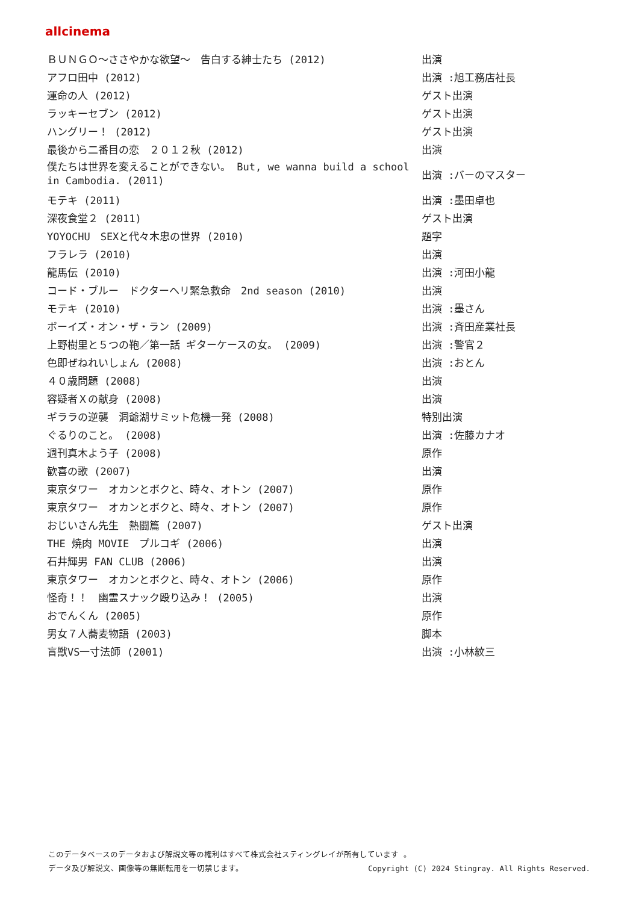allcinema
| ＢＵＮＧＯ～ささやかな欲望～ 告白する紳士たち (2012) | 出演 |
| アフロ田中 (2012) | 出演 :旭工務店社長 |
| 運命の人 (2012) | ゲスト出演 |
| ラッキーセブン (2012) | ゲスト出演 |
| ハングリー！ (2012) | ゲスト出演 |
| 最後から二番目の恋 ２０１２秋 (2012) | 出演 |
| 僕たちは世界を変えることができない。 But, we wanna build a school in Cambodia. (2011) | 出演 :バーのマスター |
| モテキ (2011) | 出演 :墨田卓也 |
| 深夜食堂２ (2011) | ゲスト出演 |
| YOYOCHU SEXと代々木忠の世界 (2010) | 題字 |
| フラレラ (2010) | 出演 |
| 龍馬伝 (2010) | 出演 :河田小龍 |
| コード・ブルー ドクターヘリ緊急救命 2nd season (2010) | 出演 |
| モテキ (2010) | 出演 :墨さん |
| ボーイズ・オン・ザ・ラン (2009) | 出演 :斉田産業社長 |
| 上野樹里と５つの鞄／第一話 ギターケースの女。 (2009) | 出演 :警官２ |
| 色即ぜねれいしょん (2008) | 出演 :おとん |
| ４０歳問題 (2008) | 出演 |
| 容疑者Ｘの献身 (2008) | 出演 |
| ギララの逆襲 洞爺湖サミット危機一発 (2008) | 特別出演 |
| ぐるりのこと。 (2008) | 出演 :佐藤カナオ |
| 週刊真木よう子 (2008) | 原作 |
| 歓喜の歌 (2007) | 出演 |
| 東京タワー オカンとボクと、時々、オトン (2007) | 原作 |
| 東京タワー オカンとボクと、時々、オトン (2007) | 原作 |
| おじいさん先生 熱闘篇 (2007) | ゲスト出演 |
| THE 焼肉 MOVIE プルコギ (2006) | 出演 |
| 石井輝男 FAN CLUB (2006) | 出演 |
| 東京タワー オカンとボクと、時々、オトン (2006) | 原作 |
| 怪奇！！ 幽霊スナック殴り込み！ (2005) | 出演 |
| おでんくん (2005) | 原作 |
| 男女７人蕎麦物語 (2003) | 脚本 |
| 盲獣VS一寸法師 (2001) | 出演 :小林紋三 |
このデータベースのデータおよび解説文等の権利はすべて株式会社スティングレイが所有しています 。
データ及び解説文、画像等の無断転用を一切禁じます。 Copyright (C) 2024 Stingray. All Rights Reserved.